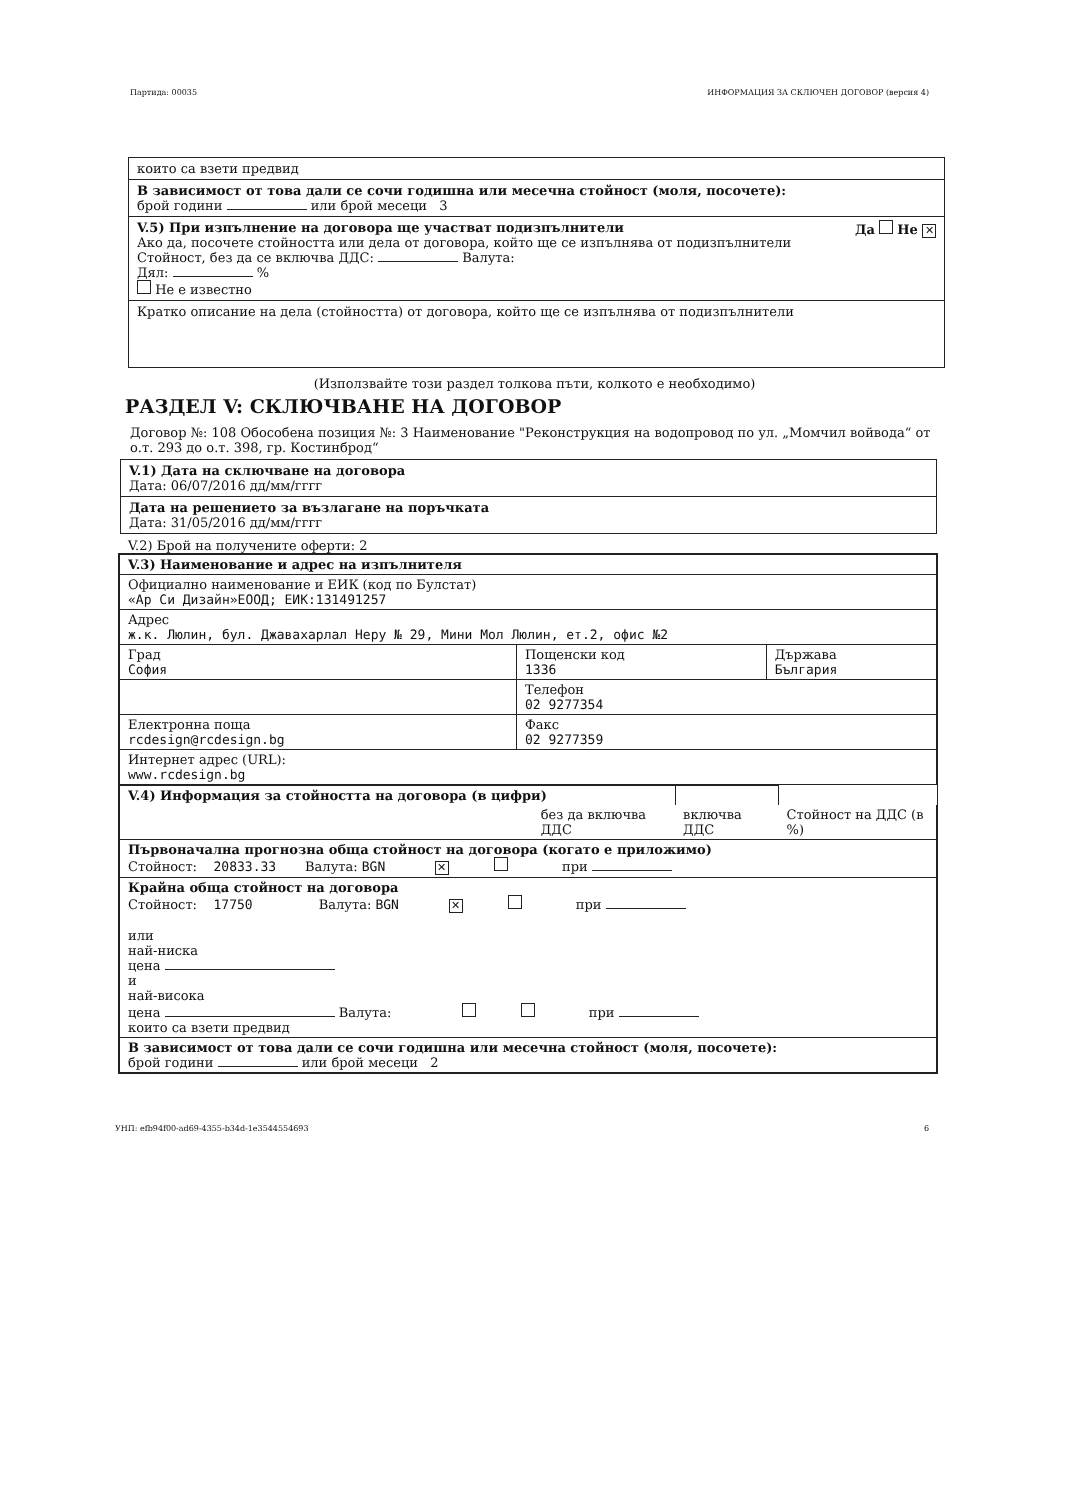Партида: 00035 ИНФОРМАЦИЯ ЗА СКЛЮЧЕН ДОГОВОР (версия 4)
които са взети предвид
В зависимост от това дали се сочи годишна или месечна стойност (моля, посочете):
брой години или брой месеци 3
V.5) При изпълнение на договора ще участват подизпълнители Да Не ✕
Ако да, посочете стойността или дела от договора, който ще се изпълнява от подизпълнители
Стойност, без да се включва ДДС: Валута:
Дял: %
Не е известно
Кратко описание на дела (стойността) от договора, който ще се изпълнява от подизпълнители
(Използвайте този раздел толкова пъти, колкото е необходимо)
РАЗДЕЛ V: СКЛЮЧВАНЕ НА ДОГОВОР
Договор №: 108 Обособена позиция №: 3 Наименование "Реконструкция на водопровод по ул. „Момчил войвода“ от о.т. 293 до о.т. 398, гр. Костинброд“
V.1) Дата на сключване на договора
Дата: 06/07/2016 дд/мм/гггг
Дата на решението за възлагане на поръчката
Дата: 31/05/2016 дд/мм/гггг
V.2) Брой на получените оферти: 2
| V.3) Наименование и адрес на изпълнителя | | |
| Официално наименование и ЕИК (код по Булстат) «Ар Си Дизайн»ЕООД; ЕИК:131491257 | | |
| Адрес ж.к. Люлин, бул. Джавахарлал Неру № 29, Мини Мол Люлин, ет.2, офис №2 | | |
| Град София | Пощенски код 1336 | Държава България |
| | Телефон 02 9277354 | |
| Електронна поща rcdesign@rcdesign.bg | Факс 02 9277359 | |
| Интернет адрес (URL): www.rcdesign.bg | | |
| V.4) Информация за стойността на договора (в цифри) | | | |
| | без да включва ДДС | включва ДДС | Стойност на ДДС (в %) |
| Първоначална прогнозна обща стойност на договора (когато е приложимо) Стойност: 20833.33 Валута: BGN ✕ при | | | |
| Крайна обща стойност на договора Стойност: 17750 Валута: BGN ✕ при или най-ниска цена и най-висока цена Валута: при които са взети предвид | | | |
| В зависимост от това дали се сочи годишна или месечна стойност (моля, посочете): брой години или брой месеци 2 | | | |
УНП: efb94f00-ad69-4355-b34d-1e3544554693 6